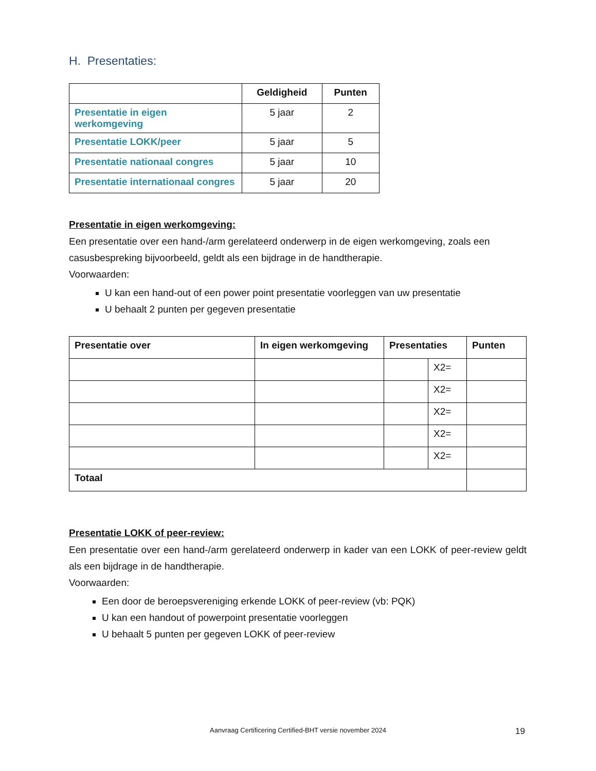H. Presentaties:
| | Geldigheid | Punten |
| --- | --- | --- |
| Presentatie in eigen werkomgeving | 5 jaar | 2 |
| Presentatie LOKK/peer | 5 jaar | 5 |
| Presentatie nationaal congres | 5 jaar | 10 |
| Presentatie internationaal congres | 5 jaar | 20 |
Presentatie in eigen werkomgeving:
Een presentatie over een hand-/arm gerelateerd onderwerp in de eigen werkomgeving, zoals een casusbespreking bijvoorbeeld, geldt als een bijdrage in de handtherapie.
Voorwaarden:
U kan een hand-out of een power point presentatie voorleggen van uw presentatie
U behaalt 2 punten per gegeven presentatie
| Presentatie over | In eigen werkomgeving | Presentaties | | Punten |
| --- | --- | --- | --- | --- |
| | | | X2= | |
| | | | X2= | |
| | | | X2= | |
| | | | X2= | |
| | | | X2= | |
| Totaal | | | | |
Presentatie LOKK of peer-review:
Een presentatie over een hand-/arm gerelateerd onderwerp in kader van een LOKK of peer-review geldt als een bijdrage in de handtherapie.
Voorwaarden:
Een door de beroepsvereniging erkende LOKK of peer-review (vb: PQK)
U kan een handout of powerpoint presentatie voorleggen
U behaalt 5 punten per gegeven LOKK of peer-review
Aanvraag Certificering Certified-BHT versie november 2024 19